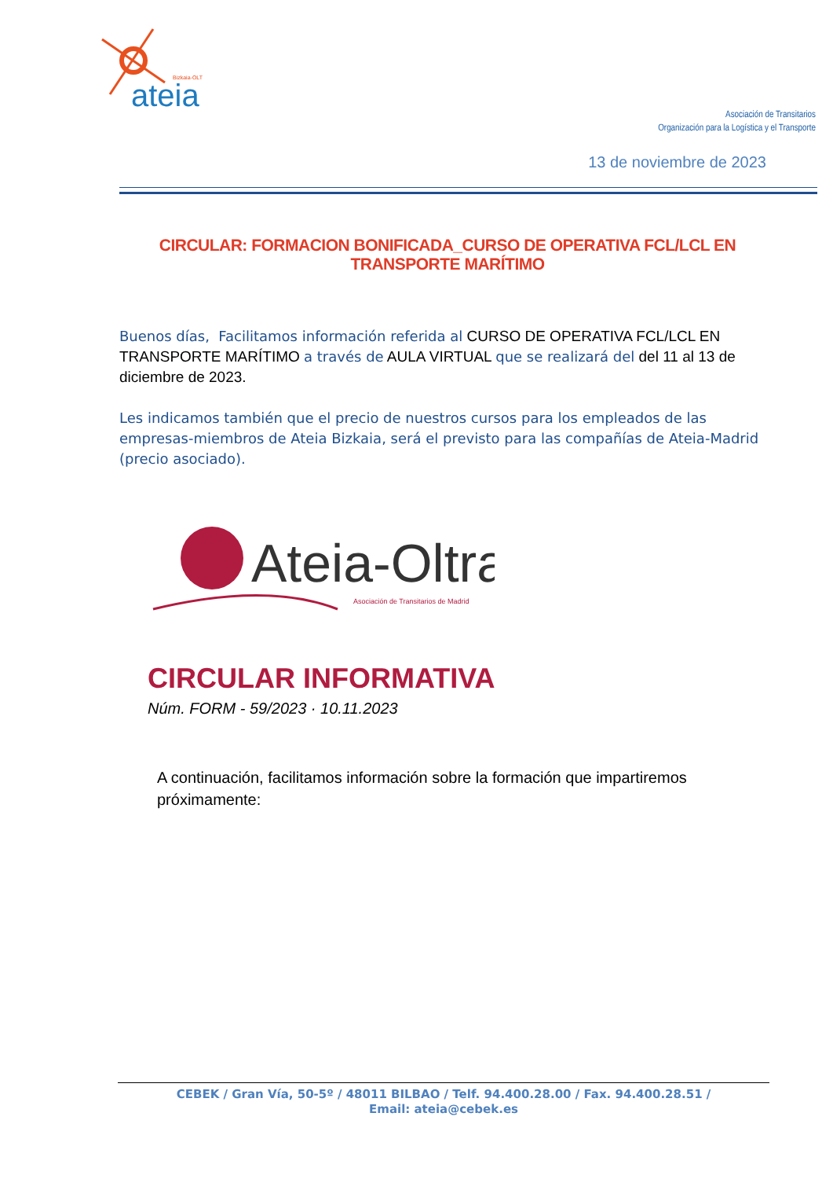Bizkaia-OLT
ateia
Asociación de Transitarios
Organización para la Logística y el Transporte
13 de noviembre de 2023
CIRCULAR: FORMACION BONIFICADA_CURSO DE OPERATIVA FCL/LCL EN TRANSPORTE MARÍTIMO
Buenos días, Facilitamos información referida al CURSO DE OPERATIVA FCL/LCL EN TRANSPORTE MARÍTIMO a través de AULA VIRTUAL que se realizará del del 11 al 13 de diciembre de 2023.
Les indicamos también que el precio de nuestros cursos para los empleados de las empresas-miembros de Ateia Bizkaia, será el previsto para las compañías de Ateia-Madrid (precio asociado).
Ateia-Oltra
Asociación de Transitarios de Madrid
CIRCULAR INFORMATIVA
Núm. FORM - 59/2023 · 10.11.2023
A continuación, facilitamos información sobre la formación que impartiremos próximamente:
CEBEK / Gran Vía, 50-5º / 48011 BILBAO / Telf. 94.400.28.00 / Fax. 94.400.28.51 /
Email: ateia@cebek.es